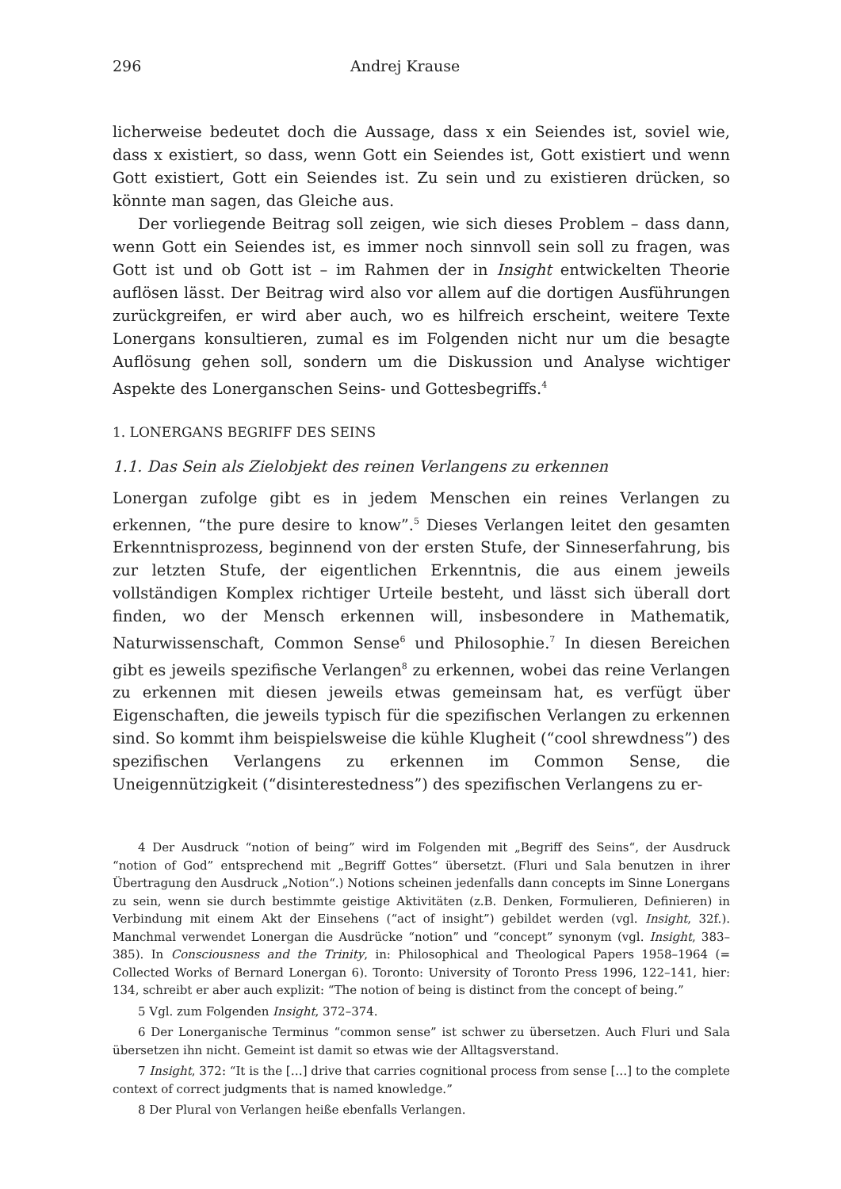296 Andrej Krause
licherweise bedeutet doch die Aussage, dass x ein Seiendes ist, soviel wie, dass x existiert, so dass, wenn Gott ein Seiendes ist, Gott existiert und wenn Gott existiert, Gott ein Seiendes ist. Zu sein und zu existieren drücken, so könnte man sagen, das Gleiche aus.
Der vorliegende Beitrag soll zeigen, wie sich dieses Problem – dass dann, wenn Gott ein Seiendes ist, es immer noch sinnvoll sein soll zu fragen, was Gott ist und ob Gott ist – im Rahmen der in Insight entwickelten Theorie auflösen lässt. Der Beitrag wird also vor allem auf die dortigen Ausführungen zurückgreifen, er wird aber auch, wo es hilfreich erscheint, weitere Texte Lonergans konsultieren, zumal es im Folgenden nicht nur um die besagte Auflösung gehen soll, sondern um die Diskussion und Analyse wichtiger Aspekte des Lonerganschen Seins- und Gottesbegriffs.<sup>4</sup>
1. LONERGANS BEGRIFF DES SEINS
1.1. Das Sein als Zielobjekt des reinen Verlangens zu erkennen
Lonergan zufolge gibt es in jedem Menschen ein reines Verlangen zu erkennen, “the pure desire to know”.<sup>5</sup> Dieses Verlangen leitet den gesamten Erkenntnisprozess, beginnend von der ersten Stufe, der Sinneserfahrung, bis zur letzten Stufe, der eigentlichen Erkenntnis, die aus einem jeweils vollständigen Komplex richtiger Urteile besteht, und lässt sich überall dort finden, wo der Mensch erkennen will, insbesondere in Mathematik, Naturwissenschaft, Common Sense<sup>6</sup> und Philosophie.<sup>7</sup> In diesen Bereichen gibt es jeweils spezifische Verlangen<sup>8</sup> zu erkennen, wobei das reine Verlangen zu erkennen mit diesen jeweils etwas gemeinsam hat, es verfügt über Eigenschaften, die jeweils typisch für die spezifischen Verlangen zu erkennen sind. So kommt ihm beispielsweise die kühle Klugheit (“cool shrewdness”) des spezifischen Verlangens zu erkennen im Common Sense, die Uneigennützigkeit (“disinterestedness”) des spezifischen Verlangens zu er-
4 Der Ausdruck “notion of being” wird im Folgenden mit „Begriff des Seins“, der Ausdruck “notion of God” entsprechend mit „Begriff Gottes“ übersetzt. (Fluri und Sala benutzen in ihrer Übertragung den Ausdruck „Notion“.) Notions scheinen jedenfalls dann concepts im Sinne Lonergans zu sein, wenn sie durch bestimmte geistige Aktivitäten (z.B. Denken, Formulieren, Definieren) in Verbindung mit einem Akt der Einsehens (“act of insight”) gebildet werden (vgl. Insight, 32f.). Manchmal verwendet Lonergan die Ausdrücke “notion” und “concept” synonym (vgl. Insight, 383–385). In Consciousness and the Trinity, in: Philosophical and Theological Papers 1958–1964 (= Collected Works of Bernard Lonergan 6). Toronto: University of Toronto Press 1996, 122–141, hier: 134, schreibt er aber auch explizit: “The notion of being is distinct from the concept of being.”
5 Vgl. zum Folgenden Insight, 372–374.
6 Der Lonerganische Terminus “common sense” ist schwer zu übersetzen. Auch Fluri und Sala übersetzen ihn nicht. Gemeint ist damit so etwas wie der Alltagsverstand.
7 Insight, 372: “It is the […] drive that carries cognitional process from sense […] to the complete context of correct judgments that is named knowledge.”
8 Der Plural von Verlangen heiße ebenfalls Verlangen.